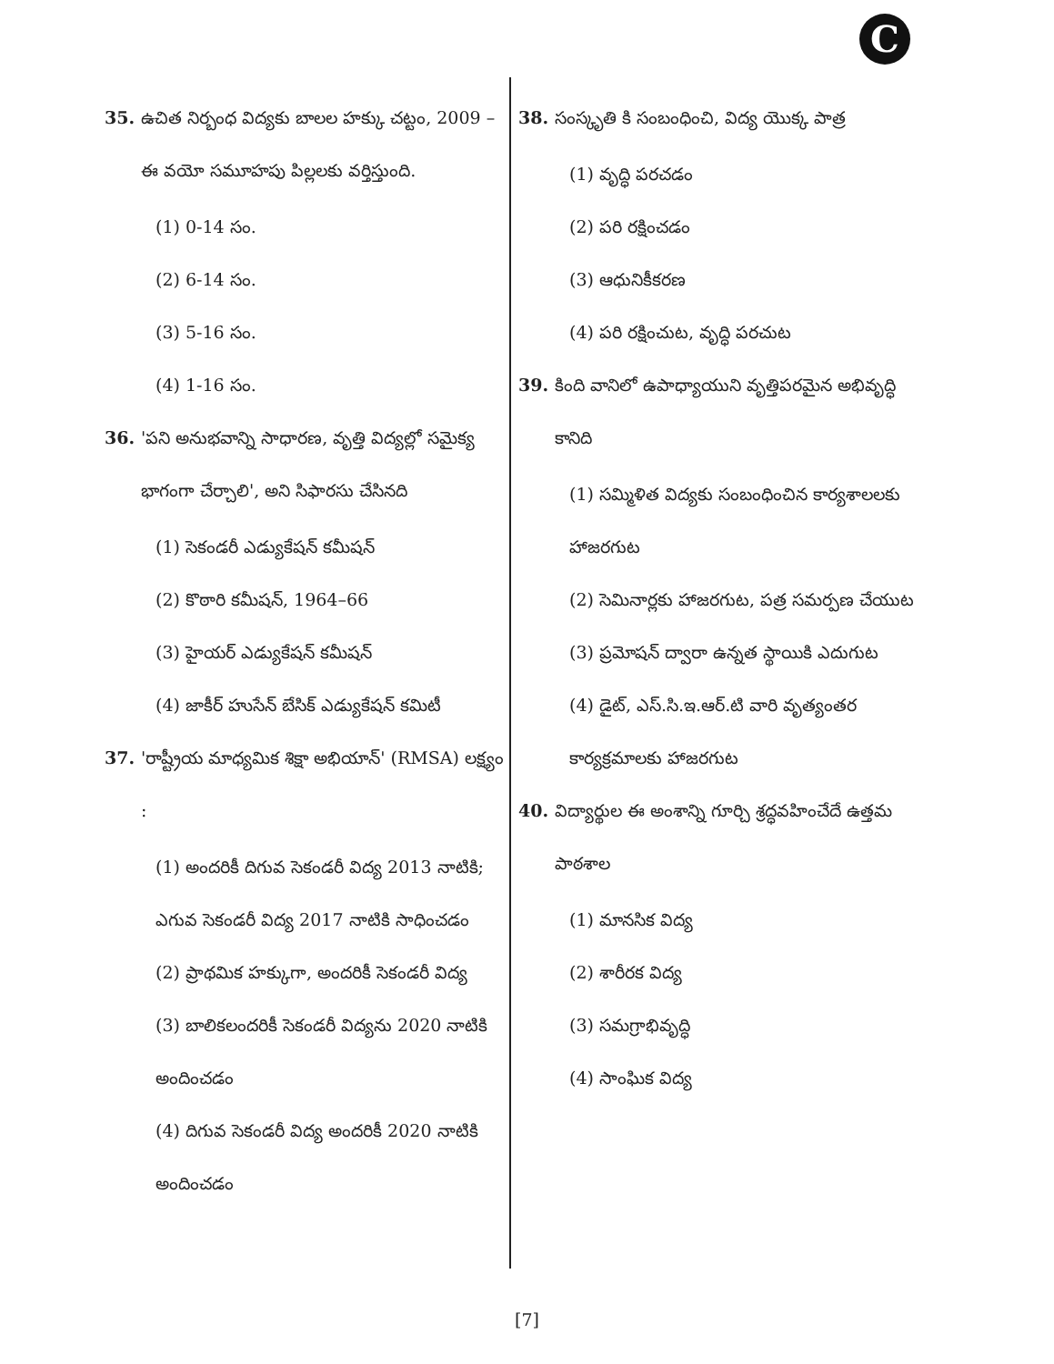C
35. ఉచిత నిర్బంధ విద్యకు బాలల హక్కు చట్టం, 2009 – ఈ వయో సమూహపు పిల్లలకు వర్తిస్తుంది.
(1) 0-14 సం.
(2) 6-14 సం.
(3) 5-16 సం.
(4) 1-16 సం.
36. 'పని అనుభవాన్ని సాధారణ, వృత్తి విద్యల్లో సమైక్య భాగంగా చేర్చాలి', అని సిఫారసు చేసినది
(1) సెకండరీ ఎడ్యుకేషన్ కమీషన్
(2) కొఠారి కమీషన్, 1964–66
(3) హైయర్ ఎడ్యుకేషన్ కమీషన్
(4) జాకీర్ హుసేన్ బేసిక్ ఎడ్యుకేషన్ కమిటీ
37. 'రాష్ట్రీయ మాధ్యమిక శిక్షా అభియాన్' (RMSA) లక్ష్యం :
(1) అందరికీ దిగువ సెకండరీ విద్య 2013 నాటికి; ఎగువ సెకండరీ విద్య 2017 నాటికి సాధించడం
(2) ప్రాథమిక హక్కుగా, అందరికీ సెకండరీ విద్య
(3) బాలికలందరికీ సెకండరీ విద్యను 2020 నాటికి అందించడం
(4) దిగువ సెకండరీ విద్య అందరికీ 2020 నాటికి అందించడం
38. సంస్కృతి కి సంబంధించి, విద్య యొక్క పాత్ర
(1) వృద్ధి పరచడం
(2) పరి రక్షించడం
(3) ఆధునికీకరణ
(4) పరి రక్షించుట, వృద్ధి పరచుట
39. కింది వానిలో ఉపాధ్యాయుని వృత్తిపరమైన అభివృద్ధి కానిది
(1) సమ్మిళిత విద్యకు సంబంధించిన కార్యశాలలకు హాజరగుట
(2) సెమినార్లకు హాజరగుట, పత్ర సమర్పణ చేయుట
(3) ప్రమోషన్ ద్వారా ఉన్నత స్థాయికి ఎదుగుట
(4) డైట్, ఎస్.సి.ఇ.ఆర్.టి వారి వృత్యంతర కార్యక్రమాలకు హాజరగుట
40. విద్యార్థుల ఈ అంశాన్ని గూర్చి శ్రద్ధవహించేదే ఉత్తమ పాఠశాల
(1) మానసిక విద్య
(2) శారీరక విద్య
(3) సమగ్రాభివృద్ధి
(4) సాంఘిక విద్య
[7]